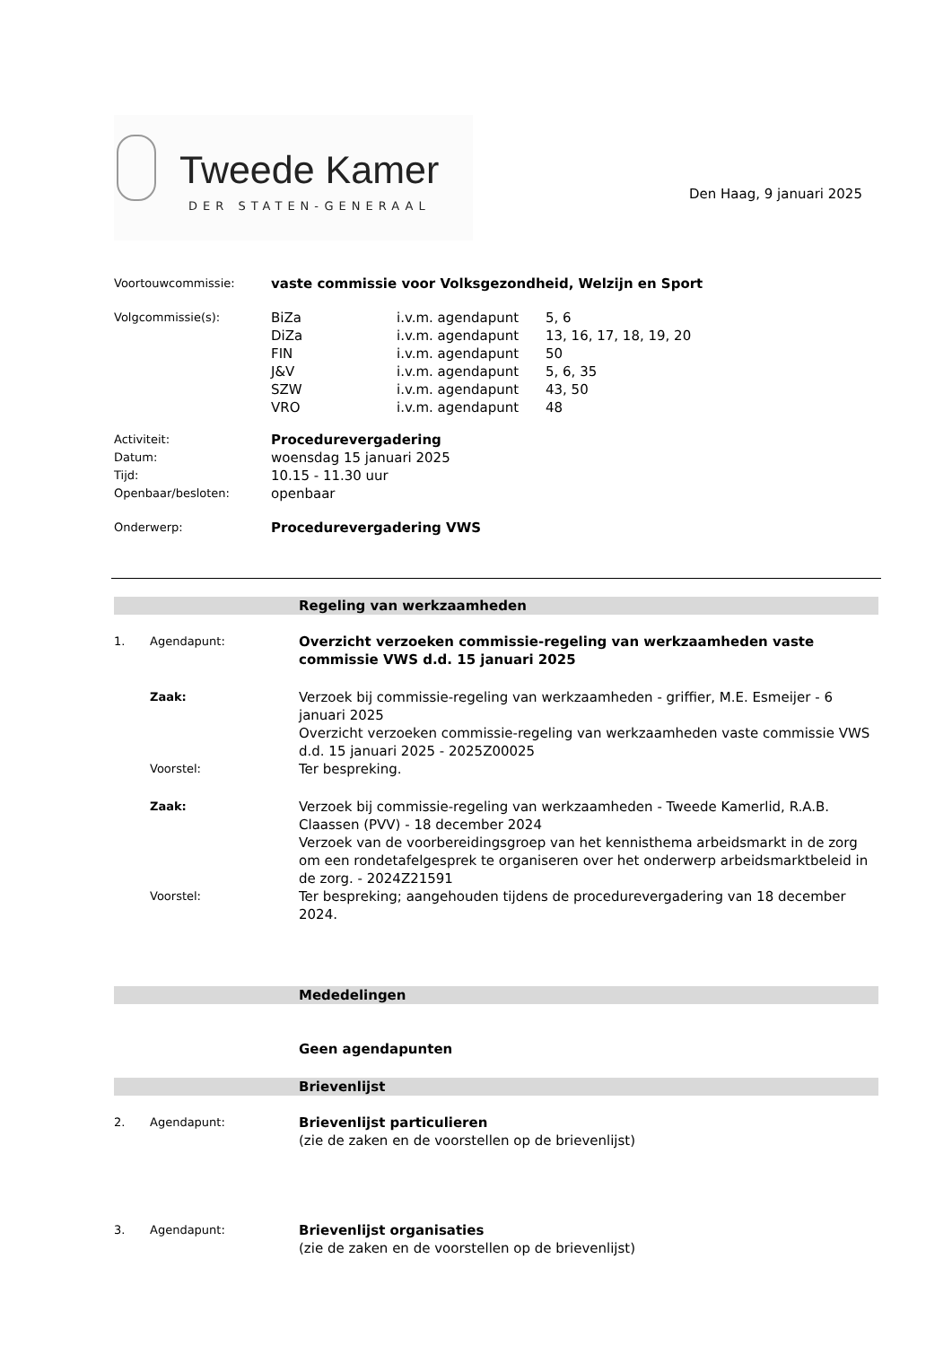Tweede Kamer
DER STATEN-GENERAAL
Den Haag, 9 januari 2025
Voortouwcommissie:
vaste commissie voor Volksgezondheid, Welzijn en Sport
Volgcommissie(s):
BiZa i.v.m. agendapunt 5, 6
DiZa i.v.m. agendapunt 13, 16, 17, 18, 19, 20
FIN i.v.m. agendapunt 50
J&V i.v.m. agendapunt 5, 6, 35
SZW i.v.m. agendapunt 43, 50
VRO i.v.m. agendapunt 48
Activiteit:
Procedurevergadering
Datum:
woensdag 15 januari 2025
Tijd:
10.15 - 11.30 uur
Openbaar/besloten:
openbaar
Onderwerp:
Procedurevergadering VWS
Regeling van werkzaamheden
1. Agendapunt:
Overzicht verzoeken commissie-regeling van werkzaamheden vaste commissie VWS d.d. 15 januari 2025
Zaak:
Verzoek bij commissie-regeling van werkzaamheden - griffier, M.E. Esmeijer - 6 januari 2025
Overzicht verzoeken commissie-regeling van werkzaamheden vaste commissie VWS d.d. 15 januari 2025 - 2025Z00025
Voorstel:
Ter bespreking.
Zaak:
Verzoek bij commissie-regeling van werkzaamheden - Tweede Kamerlid, R.A.B. Claassen (PVV) - 18 december 2024
Verzoek van de voorbereidingsgroep van het kennisthema arbeidsmarkt in de zorg om een rondetafelgesprek te organiseren over het onderwerp arbeidsmarktbeleid in de zorg. - 2024Z21591
Voorstel:
Ter bespreking; aangehouden tijdens de procedurevergadering van 18 december 2024.
Mededelingen
Geen agendapunten
Brievenlijst
2. Agendapunt:
Brievenlijst particulieren
(zie de zaken en de voorstellen op de brievenlijst)
3. Agendapunt:
Brievenlijst organisaties
(zie de zaken en de voorstellen op de brievenlijst)